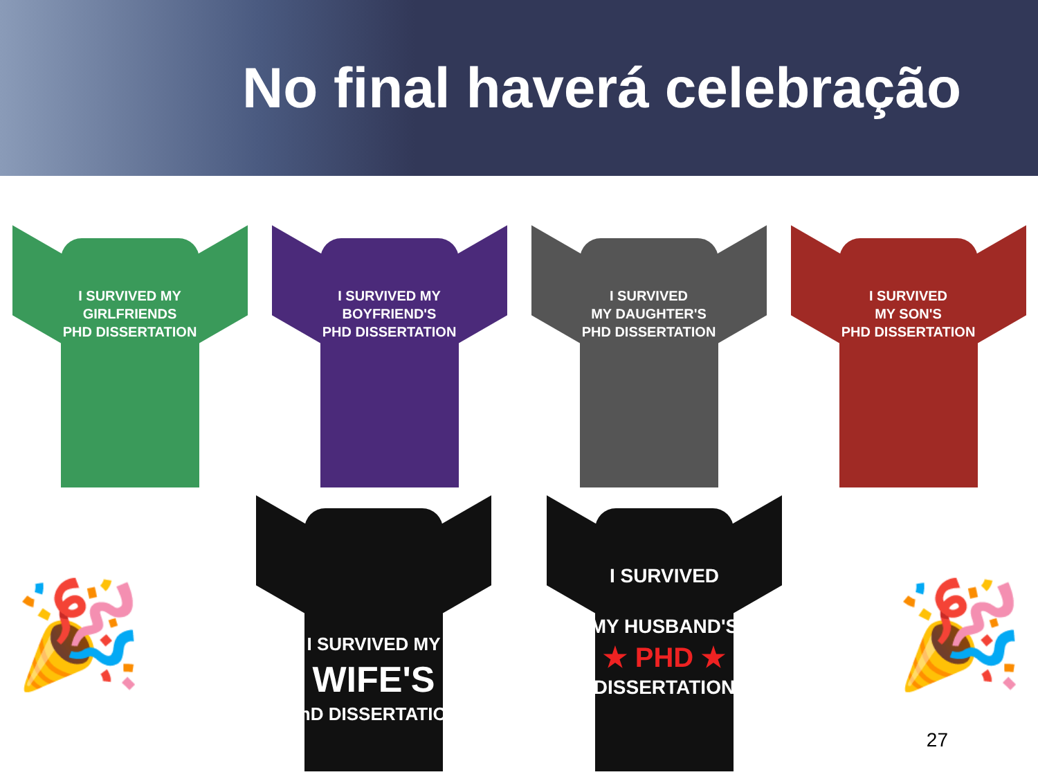No final haverá celebração
I SURVIVED MY
GIRLFRIENDS
PHD DISSERTATION
I SURVIVED MY
BOYFRIEND'S
PHD DISSERTATION
I SURVIVED
MY DAUGHTER'S
PHD DISSERTATION
I SURVIVED
MY SON'S
PHD DISSERTATION
I SURVIVED MY
WIFE'S
PhD DISSERTATION
I SURVIVED
MY HUSBAND'S
★ PHD ★
DISSERTATION
🎉 🎉
27